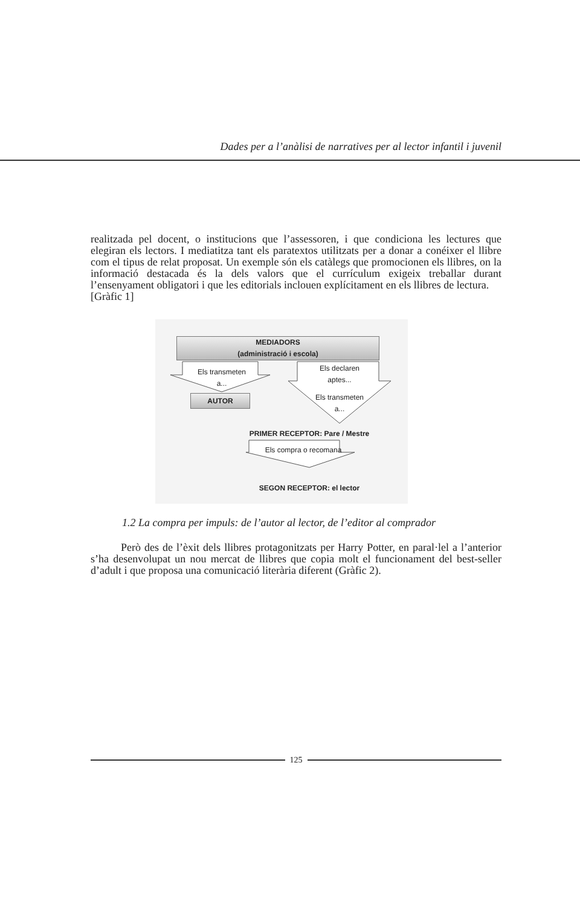Dades per a l’anàlisi de narratives per al lector infantil i juvenil
realitzada pel docent, o institucions que l’assessoren, i que condiciona les lectures que elegiran els lectors. I mediatitza tant els paratextos utilitzats per a donar a conéixer el llibre com el tipus de relat proposat. Un exemple són els catàlegs que promocionen els llibres, on la informació destacada és la dels valors que el currículum exigeix treballar durant l’ensenyament obligatori i que les editorials inclouen explícitament en els llibres de lectura.
[Gràfic 1]
MEDIADORS
(administració i escola)
Els transmeten
a...
Els declaren
aptes...
Els transmeten
a...
AUTOR
PRIMER RECEPTOR: Pare / Mestre
Els compra o recomana
SEGON RECEPTOR: el lector
1.2 La compra per impuls: de l’autor al lector, de l’editor al comprador
Però des de l’èxit dels llibres protagonitzats per Harry Potter, en paral·lel a l’anterior s’ha desenvolupat un nou mercat de llibres que copia molt el funcionament del best-seller d’adult i que proposa una comunicació literària diferent (Gràfic 2).
125